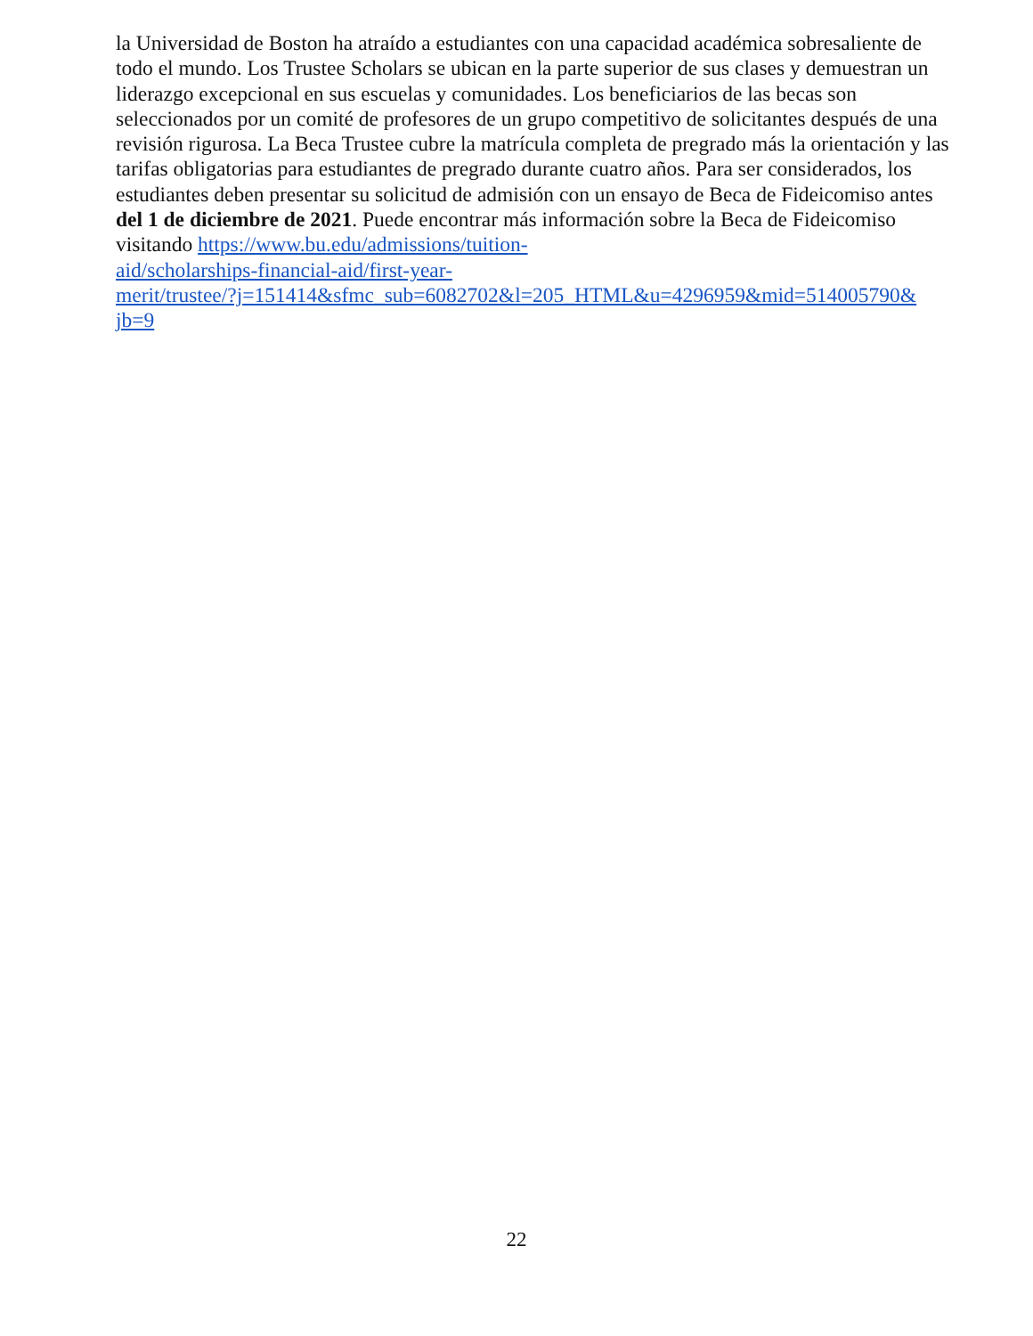la Universidad de Boston ha atraído a estudiantes con una capacidad académica sobresaliente de todo el mundo. Los Trustee Scholars se ubican en la parte superior de sus clases y demuestran un liderazgo excepcional en sus escuelas y comunidades. Los beneficiarios de las becas son seleccionados por un comité de profesores de un grupo competitivo de solicitantes después de una revisión rigurosa. La Beca Trustee cubre la matrícula completa de pregrado más la orientación y las tarifas obligatorias para estudiantes de pregrado durante cuatro años. Para ser considerados, los estudiantes deben presentar su solicitud de admisión con un ensayo de Beca de Fideicomiso antes del 1 de diciembre de 2021. Puede encontrar más información sobre la Beca de Fideicomiso visitando https://www.bu.edu/admissions/tuition-
aid/scholarships-financial-aid/first-year-
merit/trustee/?j=151414&sfmc_sub=6082702&l=205_HTML&u=4296959&mid=514005790&
jb=9
22